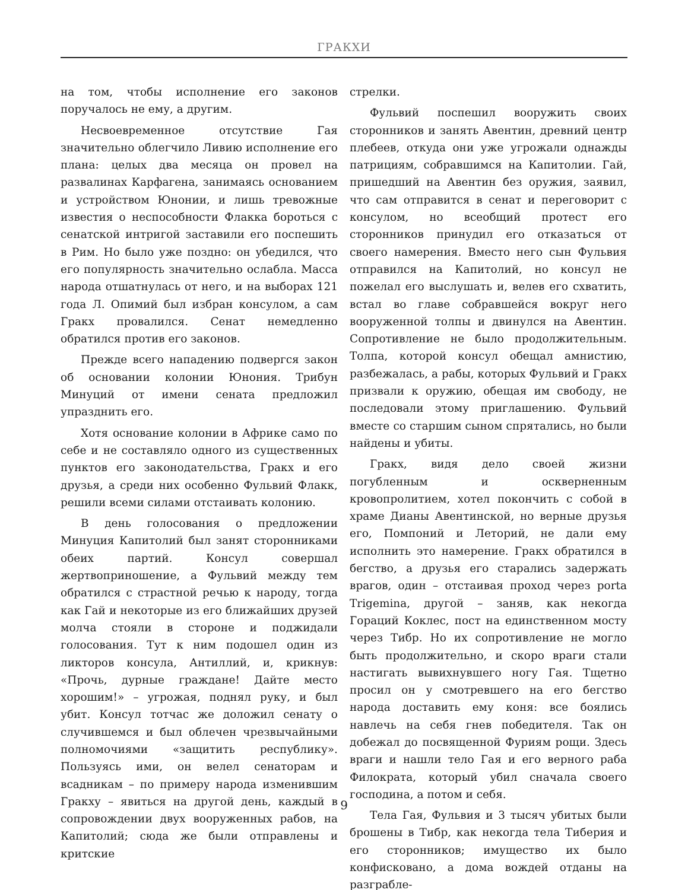ГРАКХИ
на том, чтобы исполнение его законов поручалось не ему, а другим.
Несвоевременное отсутствие Гая значительно облегчило Ливию исполнение его плана: целых два месяца он провел на развалинах Карфагена, занимаясь основанием и устройством Юнонии, и лишь тревожные известия о неспособности Флакка бороться с сенатской интригой заставили его поспешить в Рим. Но было уже поздно: он убедился, что его популярность значительно ослабла. Масса народа отшатнулась от него, и на выборах 121 года Л. Опимий был избран консулом, а сам Гракх провалился. Сенат немедленно обратился против его законов.
Прежде всего нападению подвергся закон об основании колонии Юнония. Трибун Минуций от имени сената предложил упразднить его.
Хотя основание колонии в Африке само по себе и не составляло одного из существенных пунктов его законодательства, Гракх и его друзья, а среди них особенно Фульвий Флакк, решили всеми силами отстаивать колонию.
В день голосования о предложении Минуция Капитолий был занят сторонниками обеих партий. Консул совершал жертвоприношение, а Фульвий между тем обратился с страстной речью к народу, тогда как Гай и некоторые из его ближайших друзей молча стояли в стороне и поджидали голосования. Тут к ним подошел один из ликторов консула, Антиллий, и, крикнув: «Прочь, дурные граждане! Дайте место хорошим!» – угрожая, поднял руку, и был убит. Консул тотчас же доложил сенату о случившемся и был облечен чрезвычайными полномочиями «защитить республику». Пользуясь ими, он велел сенаторам и всадникам – по примеру народа изменившим Гракху – явиться на другой день, каждый в сопровождении двух вооруженных рабов, на Капитолий; сюда же были отправлены и критские
стрелки.
Фульвий поспешил вооружить своих сторонников и занять Авентин, древний центр плебеев, откуда они уже угрожали однажды патрициям, собравшимся на Капитолии. Гай, пришедший на Авентин без оружия, заявил, что сам отправится в сенат и переговорит с консулом, но всеобщий протест его сторонников принудил его отказаться от своего намерения. Вместо него сын Фульвия отправился на Капитолий, но консул не пожелал его выслушать и, велев его схватить, встал во главе собравшейся вокруг него вооруженной толпы и двинулся на Авентин. Сопротивление не было продолжительным. Толпа, которой консул обещал амнистию, разбежалась, а рабы, которых Фульвий и Гракх призвали к оружию, обещая им свободу, не последовали этому приглашению. Фульвий вместе со старшим сыном спрятались, но были найдены и убиты.
Гракх, видя дело своей жизни погубленным и оскверненным кровопролитием, хотел покончить с собой в храме Дианы Авентинской, но верные друзья его, Помпоний и Леторий, не дали ему исполнить это намерение. Гракх обратился в бегство, а друзья его старались задержать врагов, один – отстаивая проход через porta Trigemina, другой – заняв, как некогда Гораций Коклес, пост на единственном мосту через Тибр. Но их сопротивление не могло быть продолжительно, и скоро враги стали настигать вывихнувшего ногу Гая. Тщетно просил он у смотревшего на его бегство народа доставить ему коня: все боялись навлечь на себя гнев победителя. Так он добежал до посвященной Фуриям рощи. Здесь враги и нашли тело Гая и его верного раба Филократа, который убил сначала своего господина, а потом и себя.
Тела Гая, Фульвия и 3 тысяч убитых были брошены в Тибр, как некогда тела Тиберия и его сторонников; имущество их было конфисковано, а дома вождей отданы на разграбле-
9